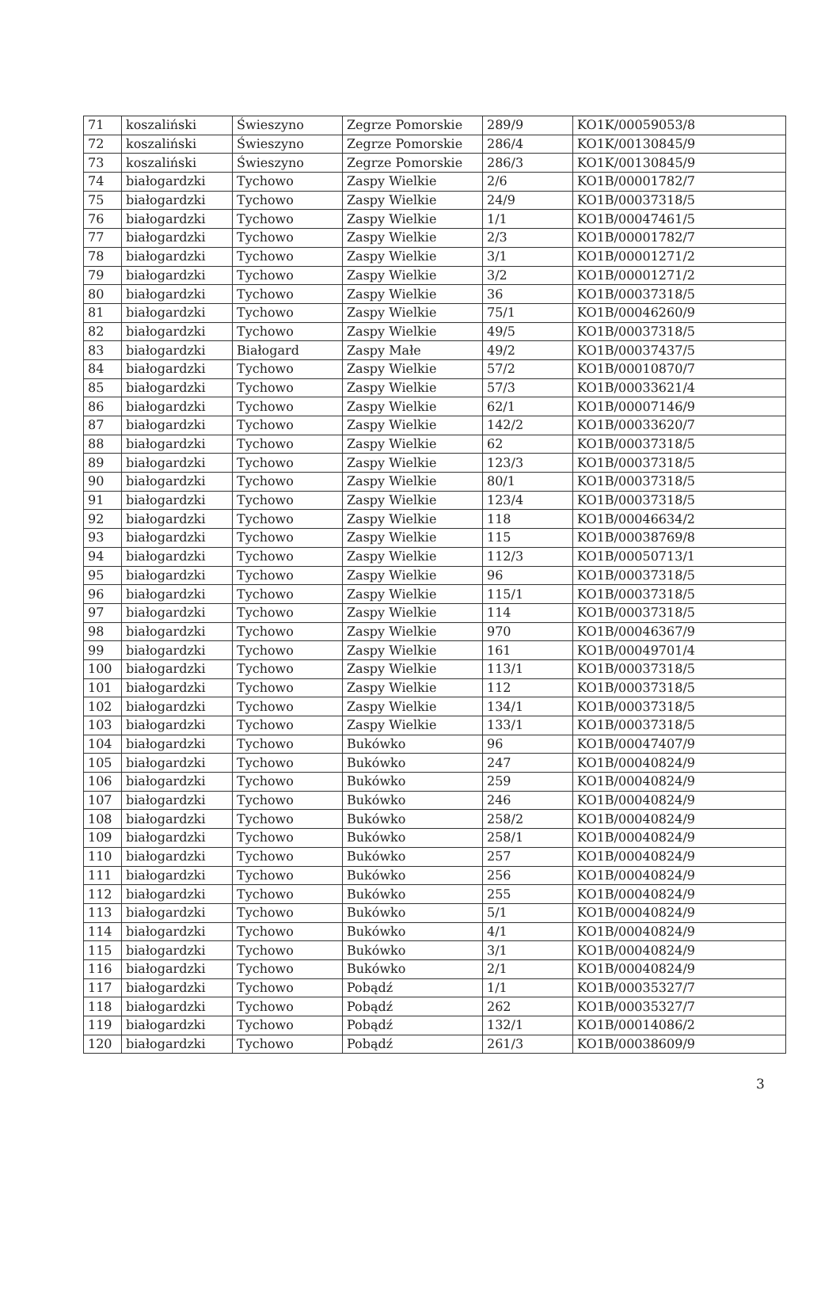| 71 | koszaliński | Świeszyno | Zegrze Pomorskie | 289/9 | KO1K/00059053/8 |
| 72 | koszaliński | Świeszyno | Zegrze Pomorskie | 286/4 | KO1K/00130845/9 |
| 73 | koszaliński | Świeszyno | Zegrze Pomorskie | 286/3 | KO1K/00130845/9 |
| 74 | białogardzki | Tychowo | Zaspy Wielkie | 2/6 | KO1B/00001782/7 |
| 75 | białogardzki | Tychowo | Zaspy Wielkie | 24/9 | KO1B/00037318/5 |
| 76 | białogardzki | Tychowo | Zaspy Wielkie | 1/1 | KO1B/00047461/5 |
| 77 | białogardzki | Tychowo | Zaspy Wielkie | 2/3 | KO1B/00001782/7 |
| 78 | białogardzki | Tychowo | Zaspy Wielkie | 3/1 | KO1B/00001271/2 |
| 79 | białogardzki | Tychowo | Zaspy Wielkie | 3/2 | KO1B/00001271/2 |
| 80 | białogardzki | Tychowo | Zaspy Wielkie | 36 | KO1B/00037318/5 |
| 81 | białogardzki | Tychowo | Zaspy Wielkie | 75/1 | KO1B/00046260/9 |
| 82 | białogardzki | Tychowo | Zaspy Wielkie | 49/5 | KO1B/00037318/5 |
| 83 | białogardzki | Białogard | Zaspy Małe | 49/2 | KO1B/00037437/5 |
| 84 | białogardzki | Tychowo | Zaspy Wielkie | 57/2 | KO1B/00010870/7 |
| 85 | białogardzki | Tychowo | Zaspy Wielkie | 57/3 | KO1B/00033621/4 |
| 86 | białogardzki | Tychowo | Zaspy Wielkie | 62/1 | KO1B/00007146/9 |
| 87 | białogardzki | Tychowo | Zaspy Wielkie | 142/2 | KO1B/00033620/7 |
| 88 | białogardzki | Tychowo | Zaspy Wielkie | 62 | KO1B/00037318/5 |
| 89 | białogardzki | Tychowo | Zaspy Wielkie | 123/3 | KO1B/00037318/5 |
| 90 | białogardzki | Tychowo | Zaspy Wielkie | 80/1 | KO1B/00037318/5 |
| 91 | białogardzki | Tychowo | Zaspy Wielkie | 123/4 | KO1B/00037318/5 |
| 92 | białogardzki | Tychowo | Zaspy Wielkie | 118 | KO1B/00046634/2 |
| 93 | białogardzki | Tychowo | Zaspy Wielkie | 115 | KO1B/00038769/8 |
| 94 | białogardzki | Tychowo | Zaspy Wielkie | 112/3 | KO1B/00050713/1 |
| 95 | białogardzki | Tychowo | Zaspy Wielkie | 96 | KO1B/00037318/5 |
| 96 | białogardzki | Tychowo | Zaspy Wielkie | 115/1 | KO1B/00037318/5 |
| 97 | białogardzki | Tychowo | Zaspy Wielkie | 114 | KO1B/00037318/5 |
| 98 | białogardzki | Tychowo | Zaspy Wielkie | 970 | KO1B/00046367/9 |
| 99 | białogardzki | Tychowo | Zaspy Wielkie | 161 | KO1B/00049701/4 |
| 100 | białogardzki | Tychowo | Zaspy Wielkie | 113/1 | KO1B/00037318/5 |
| 101 | białogardzki | Tychowo | Zaspy Wielkie | 112 | KO1B/00037318/5 |
| 102 | białogardzki | Tychowo | Zaspy Wielkie | 134/1 | KO1B/00037318/5 |
| 103 | białogardzki | Tychowo | Zaspy Wielkie | 133/1 | KO1B/00037318/5 |
| 104 | białogardzki | Tychowo | Bukówko | 96 | KO1B/00047407/9 |
| 105 | białogardzki | Tychowo | Bukówko | 247 | KO1B/00040824/9 |
| 106 | białogardzki | Tychowo | Bukówko | 259 | KO1B/00040824/9 |
| 107 | białogardzki | Tychowo | Bukówko | 246 | KO1B/00040824/9 |
| 108 | białogardzki | Tychowo | Bukówko | 258/2 | KO1B/00040824/9 |
| 109 | białogardzki | Tychowo | Bukówko | 258/1 | KO1B/00040824/9 |
| 110 | białogardzki | Tychowo | Bukówko | 257 | KO1B/00040824/9 |
| 111 | białogardzki | Tychowo | Bukówko | 256 | KO1B/00040824/9 |
| 112 | białogardzki | Tychowo | Bukówko | 255 | KO1B/00040824/9 |
| 113 | białogardzki | Tychowo | Bukówko | 5/1 | KO1B/00040824/9 |
| 114 | białogardzki | Tychowo | Bukówko | 4/1 | KO1B/00040824/9 |
| 115 | białogardzki | Tychowo | Bukówko | 3/1 | KO1B/00040824/9 |
| 116 | białogardzki | Tychowo | Bukówko | 2/1 | KO1B/00040824/9 |
| 117 | białogardzki | Tychowo | Pobądź | 1/1 | KO1B/00035327/7 |
| 118 | białogardzki | Tychowo | Pobądź | 262 | KO1B/00035327/7 |
| 119 | białogardzki | Tychowo | Pobądź | 132/1 | KO1B/00014086/2 |
| 120 | białogardzki | Tychowo | Pobądź | 261/3 | KO1B/00038609/9 |
3